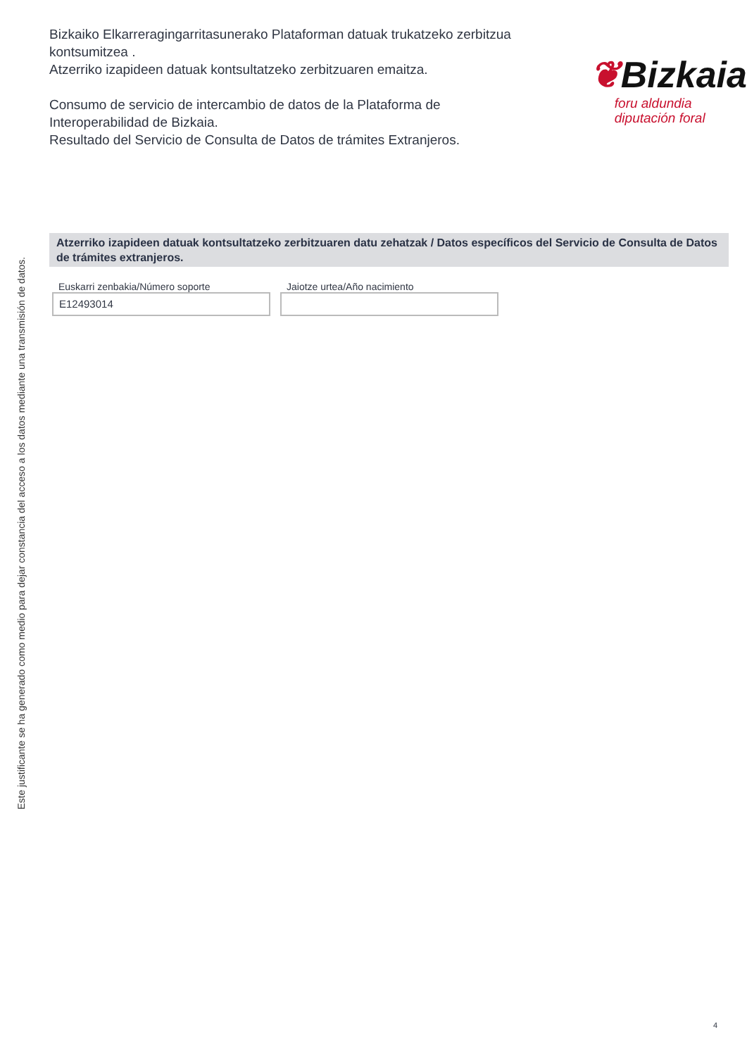Bizkaiko Elkarreragingarritasunerako Plataforman datuak trukatzeko zerbitzua kontsumitzea .
Atzerriko izapideen datuak kontsultatzeko zerbitzuaren emaitza.
Consumo de servicio de intercambio de datos de la Plataforma de Interoperabilidad de Bizkaia.
Resultado del Servicio de Consulta de Datos de trámites Extranjeros.
❦Bizkaia
foru aldundia
diputación foral
Atzerriko izapideen datuak kontsultatzeko zerbitzuaren datu zehatzak / Datos específicos del Servicio de Consulta de Datos de trámites extranjeros.
Euskarri zenbakia/Número soporte
E12493014
Jaiotze urtea/Año nacimiento
Este justificante se ha generado como medio para dejar constancia del acceso a los datos mediante una transmisión de datos.
4